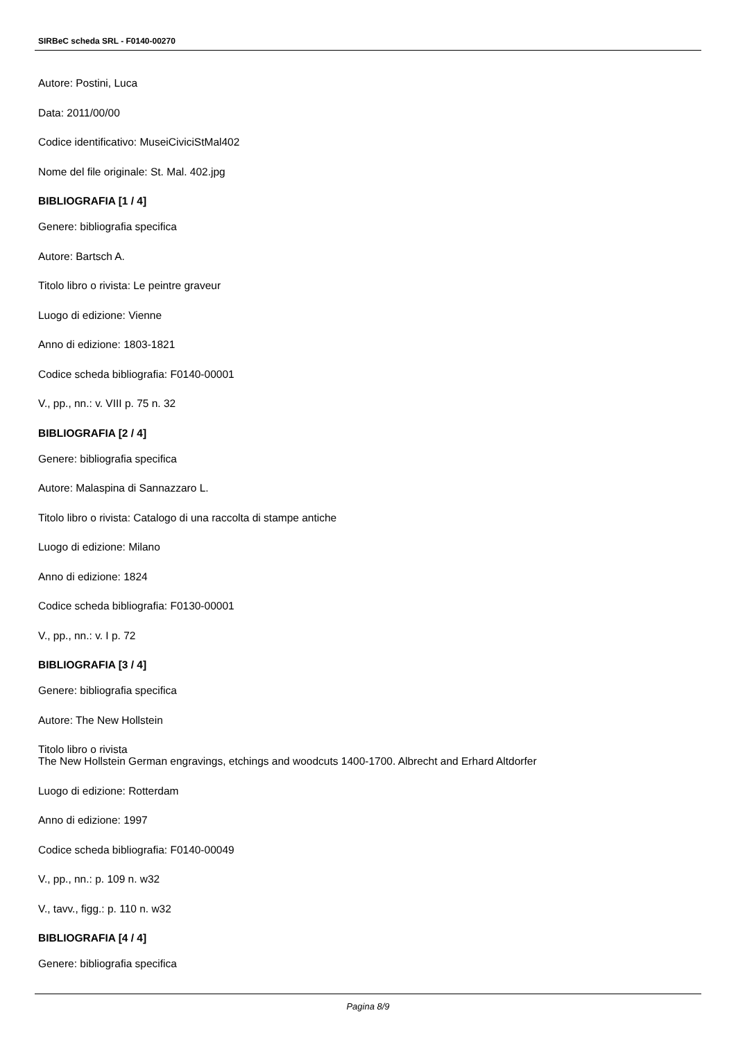SIRBeC scheda SRL - F0140-00270
Autore: Postini, Luca
Data: 2011/00/00
Codice identificativo: MuseiCiviciStMal402
Nome del file originale: St. Mal. 402.jpg
BIBLIOGRAFIA [1 / 4]
Genere: bibliografia specifica
Autore: Bartsch A.
Titolo libro o rivista: Le peintre graveur
Luogo di edizione: Vienne
Anno di edizione: 1803-1821
Codice scheda bibliografia: F0140-00001
V., pp., nn.: v. VIII p. 75 n. 32
BIBLIOGRAFIA [2 / 4]
Genere: bibliografia specifica
Autore: Malaspina di Sannazzaro L.
Titolo libro o rivista: Catalogo di una raccolta di stampe antiche
Luogo di edizione: Milano
Anno di edizione: 1824
Codice scheda bibliografia: F0130-00001
V., pp., nn.: v. I p. 72
BIBLIOGRAFIA [3 / 4]
Genere: bibliografia specifica
Autore: The New Hollstein
Titolo libro o rivista
The New Hollstein German engravings, etchings and woodcuts 1400-1700. Albrecht and Erhard Altdorfer
Luogo di edizione: Rotterdam
Anno di edizione: 1997
Codice scheda bibliografia: F0140-00049
V., pp., nn.: p. 109 n. w32
V., tavv., figg.: p. 110 n. w32
BIBLIOGRAFIA [4 / 4]
Genere: bibliografia specifica
Pagina 8/9